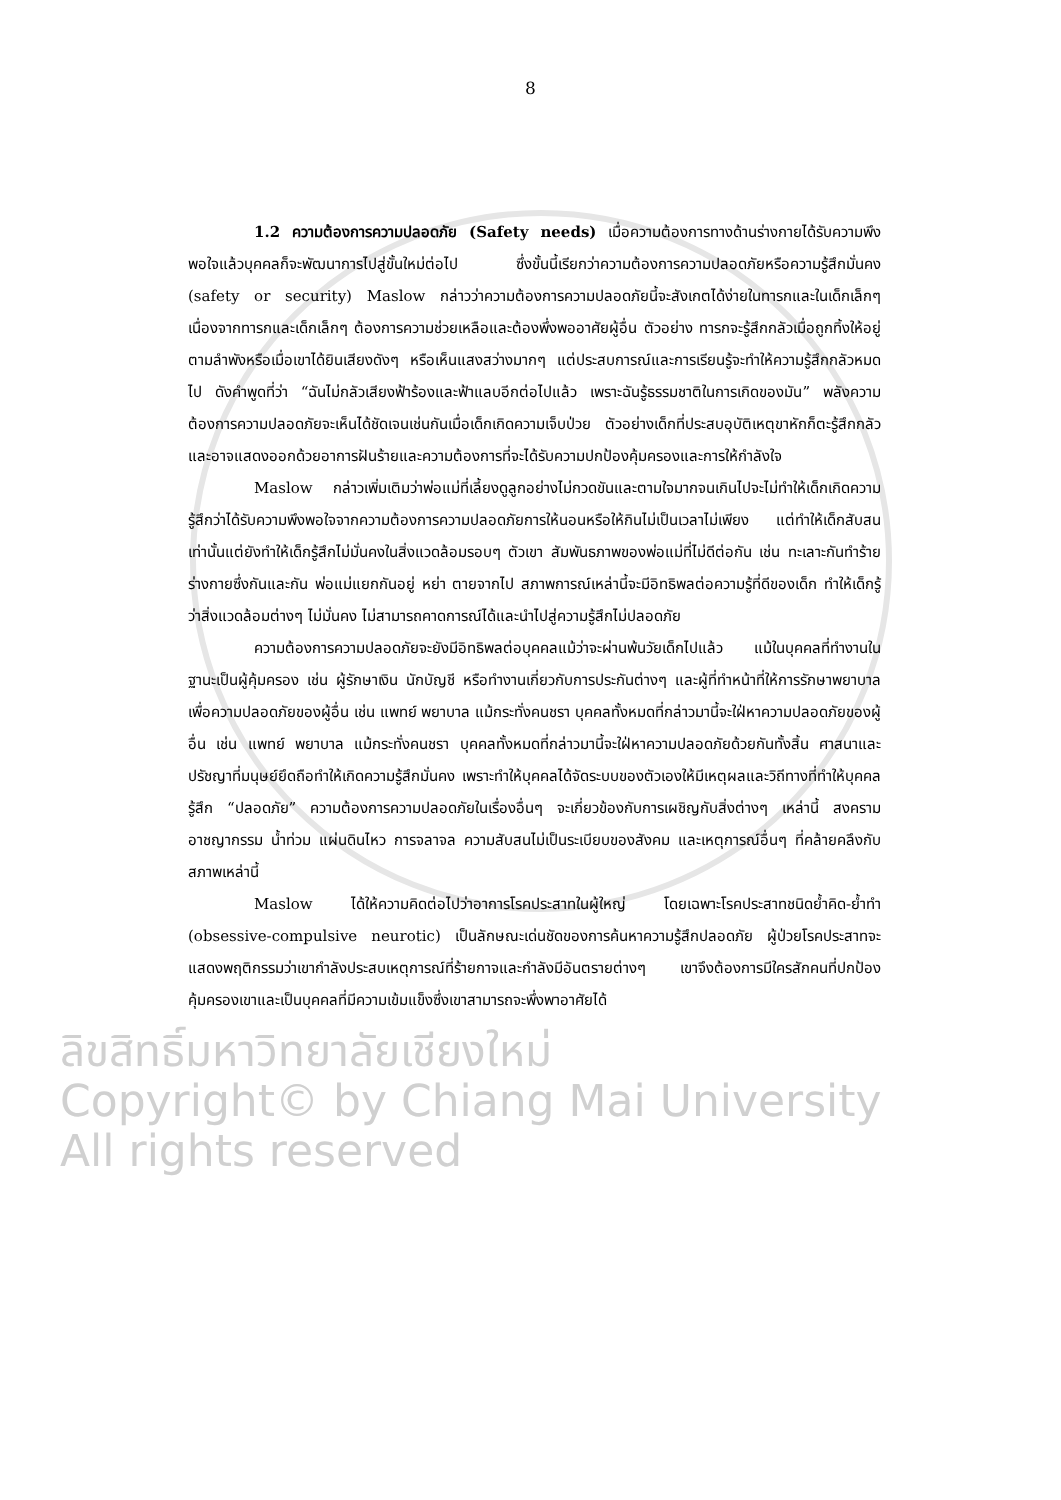8
1.2 ความต้องการความปลอดภัย (Safety needs) เมื่อความต้องการทางด้านร่างกายได้รับความพึงพอใจแล้วบุคคลก็จะพัฒนาการไปสู่ขั้นใหม่ต่อไป ซึ่งขั้นนี้เรียกว่าความต้องการความปลอดภัยหรือความรู้สึกมั่นคง (safety or security) Maslow กล่าวว่าความต้องการความปลอดภัยนี้จะสังเกตได้ง่ายในทารกและในเด็กเล็กๆ เนื่องจากทารกและเด็กเล็กๆ ต้องการความช่วยเหลือและต้องพึ่งพออาศัยผู้อื่น ตัวอย่าง ทารกจะรู้สึกกลัวเมื่อถูกทิ้งให้อยู่ตามลำพังหรือเมื่อเขาได้ยินเสียงดังๆ หรือเห็นแสงสว่างมากๆ แต่ประสบการณ์และการเรียนรู้จะทำให้ความรู้สึกกลัวหมดไป ดังคำพูดที่ว่า “ฉันไม่กลัวเสียงฟ้าร้องและฟ้าแลบอีกต่อไปแล้ว เพราะฉันรู้ธรรมชาติในการเกิดของมัน” พลังความต้องการความปลอดภัยจะเห็นได้ชัดเจนเช่นกันเมื่อเด็กเกิดความเจ็บป่วย ตัวอย่างเด็กที่ประสบอุบัติเหตุขาหักก็ตะรู้สึกกลัวและอาจแสดงออกด้วยอาการฝันร้ายและความต้องการที่จะได้รับความปกป้องคุ้มครองและการให้กำลังใจ
Maslow กล่าวเพิ่มเติมว่าพ่อแม่ที่เลี้ยงดูลูกอย่างไม่กวดขันและตามใจมากจนเกินไปจะไม่ทำให้เด็กเกิดความรู้สึกว่าได้รับความพึงพอใจจากความต้องการความปลอดภัยการให้นอนหรือให้กินไม่เป็นเวลาไม่เพียง แต่ทำให้เด็กสับสนเท่านั้นแต่ยังทำให้เด็กรู้สึกไม่มั่นคงในสิ่งแวดล้อมรอบๆ ตัวเขา สัมพันธภาพของพ่อแม่ที่ไม่ดีต่อกัน เช่น ทะเลาะกันทำร้ายร่างกายซึ่งกันและกัน พ่อแม่แยกกันอยู่ หย่า ตายจากไป สภาพการณ์เหล่านี้จะมีอิทธิพลต่อความรู้ที่ดีของเด็ก ทำให้เด็กรู้ว่าสิ่งแวดล้อมต่างๆ ไม่มั่นคง ไม่สามารถคาดการณ์ได้และนำไปสู่ความรู้สึกไม่ปลอดภัย
ความต้องการความปลอดภัยจะยังมีอิทธิพลต่อบุคคลแม้ว่าจะผ่านพ้นวัยเด็กไปแล้ว แม้ในบุคคลที่ทำงานในฐานะเป็นผู้คุ้มครอง เช่น ผู้รักษาเงิน นักบัญชี หรือทำงานเกี่ยวกับการประกันต่างๆ และผู้ที่ทำหน้าที่ให้การรักษาพยาบาลเพื่อความปลอดภัยของผู้อื่น เช่น แพทย์ พยาบาล แม้กระทั่งคนชรา บุคคลทั้งหมดที่กล่าวมานี้จะใฝ่หาความปลอดภัยของผู้อื่น เช่น แพทย์ พยาบาล แม้กระทั่งคนชรา บุคคลทั้งหมดที่กล่าวมานี้จะใฝ่หาความปลอดภัยด้วยกันทั้งสิ้น ศาสนาและปรัชญาที่มนุษย์ยึดถือทำให้เกิดความรู้สึกมั่นคง เพราะทำให้บุคคลได้จัดระบบของตัวเองให้มีเหตุผลและวิถีทางที่ทำให้บุคคลรู้สึก “ปลอดภัย” ความต้องการความปลอดภัยในเรื่องอื่นๆ จะเกี่ยวข้องกับการเผชิญกับสิ่งต่างๆ เหล่านี้ สงคราม อาชญากรรม น้ำท่วม แผ่นดินไหว การจลาจล ความสับสนไม่เป็นระเบียบของสังคม และเหตุการณ์อื่นๆ ที่คล้ายคลึงกับสภาพเหล่านี้
Maslow ได้ให้ความคิดต่อไปว่าอาการโรคประสาทในผู้ใหญ่ โดยเฉพาะโรคประสาทชนิดย้ำคิด-ย้ำทำ (obsessive-compulsive neurotic) เป็นลักษณะเด่นชัดของการค้นหาความรู้สึกปลอดภัย ผู้ป่วยโรคประสาทจะแสดงพฤติกรรมว่าเขากำลังประสบเหตุการณ์ที่ร้ายกาจและกำลังมีอันตรายต่างๆ เขาจึงต้องการมีใครสักคนที่ปกป้องคุ้มครองเขาและเป็นบุคคลที่มีความเข้มแข็งซึ่งเขาสามารถจะพึ่งพาอาศัยได้
ลิขสิทธิ์มหาวิทยาลัยเชียงใหม่
Copyright© by Chiang Mai University
All rights reserved